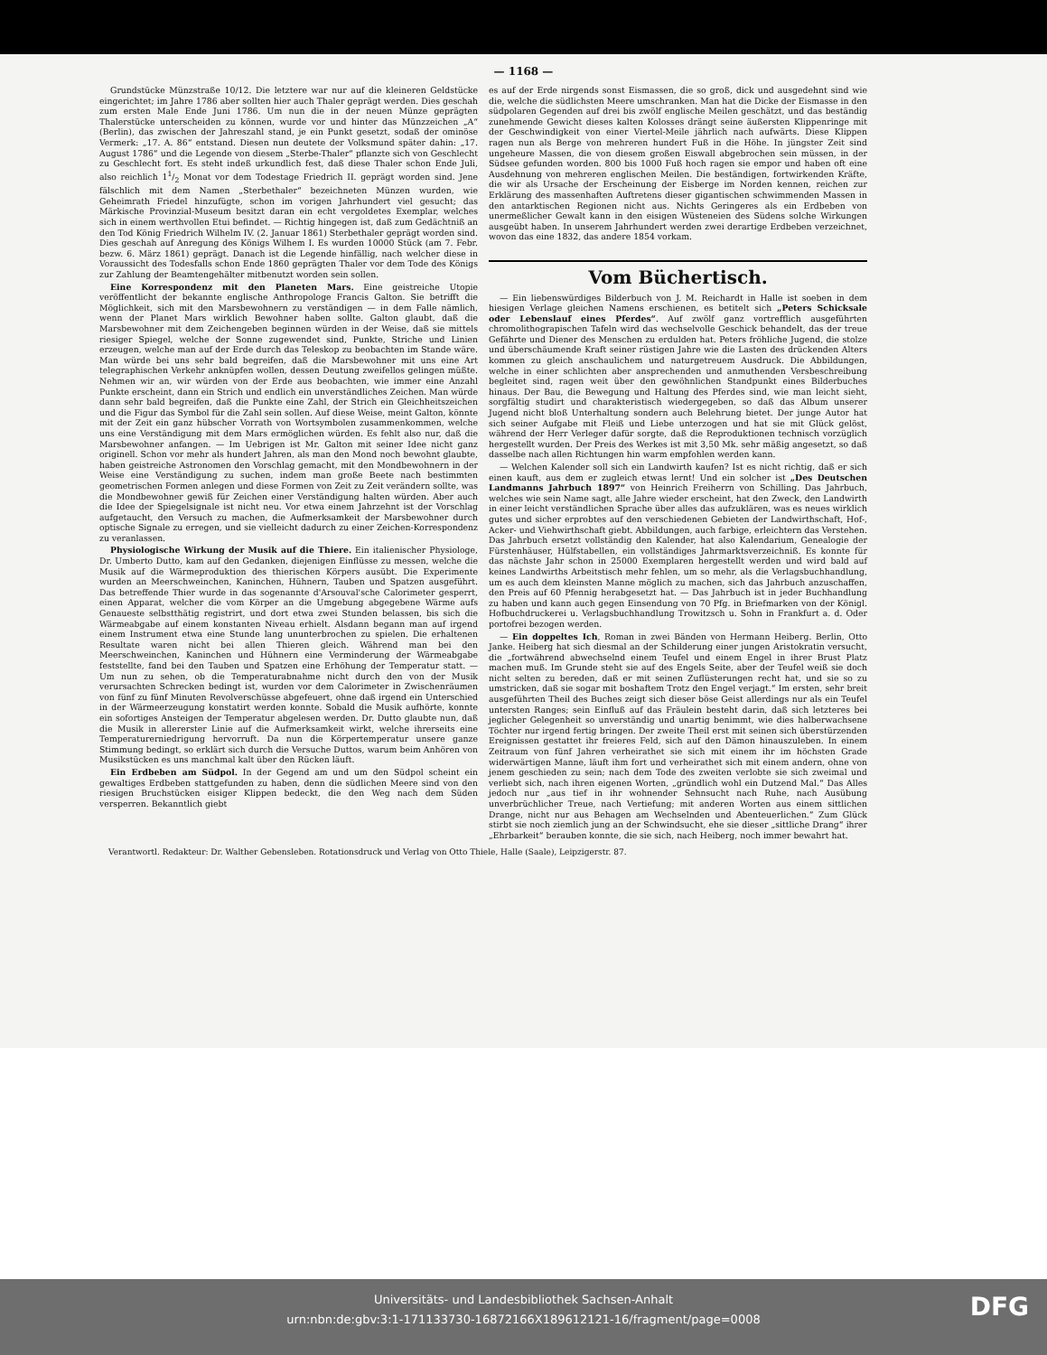— 1168 —
Grundstücke Münzstraße 10/12. Die letztere war nur auf die kleineren Geldstücke eingerichtet; im Jahre 1786 aber sollten hier auch Thaler geprägt werden. Dies geschah zum ersten Male Ende Juni 1786. Um nun die in der neuen Münze geprägten Thalerstücke unterscheiden zu können, wurde vor und hinter das Münzzeichen „A“ (Berlin), das zwischen der Jahreszahl stand, je ein Punkt gesetzt, sodaß der ominöse Vermerk: „17. A. 86“ entstand. Diesen nun deutete der Volksmund später dahin: „17. August 1786“ und die Legende von diesem „Sterbe-Thaler“ pflanzte sich von Geschlecht zu Geschlecht fort. Es steht indeß urkundlich fest, daß diese Thaler schon Ende Juli, also reichlich 11/2 Monat vor dem Todestage Friedrich II. geprägt worden sind. Jene fälschlich mit dem Namen „Sterbethaler“ bezeichneten Münzen wurden, wie Geheimrath Friedel hinzufügte, schon im vorigen Jahrhundert viel gesucht; das Märkische Provinzial-Museum besitzt daran ein echt vergoldetes Exemplar, welches sich in einem werthvollen Etui befindet. — Richtig hingegen ist, daß zum Gedächtniß an den Tod König Friedrich Wilhelm IV. (2. Januar 1861) Sterbethaler geprägt worden sind. Dies geschah auf Anregung des Königs Wilhem I. Es wurden 10000 Stück (am 7. Febr. bezw. 6. März 1861) geprägt. Danach ist die Legende hinfällig, nach welcher diese in Voraussicht des Todesfalls schon Ende 1860 geprägten Thaler vor dem Tode des Königs zur Zahlung der Beamtengehälter mitbenutzt worden sein sollen.
Eine Korrespondenz mit den Planeten Mars. Eine geistreiche Utopie veröffentlicht der bekannte englische Anthropologe Francis Galton. Sie betrifft die Möglichkeit, sich mit den Marsbewohnern zu verständigen — in dem Falle nämlich, wenn der Planet Mars wirklich Bewohner haben sollte. Galton glaubt, daß die Marsbewohner mit dem Zeichengeben beginnen würden in der Weise, daß sie mittels riesiger Spiegel, welche der Sonne zugewendet sind, Punkte, Striche und Linien erzeugen, welche man auf der Erde durch das Teleskop zu beobachten im Stande wäre. Man würde bei uns sehr bald begreifen, daß die Marsbewohner mit uns eine Art telegraphischen Verkehr anknüpfen wollen, dessen Deutung zweifellos gelingen müßte. Nehmen wir an, wir würden von der Erde aus beobachten, wie immer eine Anzahl Punkte erscheint, dann ein Strich und endlich ein unverständliches Zeichen. Man würde dann sehr bald begreifen, daß die Punkte eine Zahl, der Strich ein Gleichheitszeichen und die Figur das Symbol für die Zahl sein sollen. Auf diese Weise, meint Galton, könnte mit der Zeit ein ganz hübscher Vorrath von Wortsymbolen zusammenkommen, welche uns eine Verständigung mit dem Mars ermöglichen würden. Es fehlt also nur, daß die Marsbewohner anfangen. — Im Uebrigen ist Mr. Galton mit seiner Idee nicht ganz originell. Schon vor mehr als hundert Jahren, als man den Mond noch bewohnt glaubte, haben geistreiche Astronomen den Vorschlag gemacht, mit den Mondbewohnern in der Weise eine Verständigung zu suchen, indem man große Beete nach bestimmten geometrischen Formen anlegen und diese Formen von Zeit zu Zeit verändern sollte, was die Mondbewohner gewiß für Zeichen einer Verständigung halten würden. Aber auch die Idee der Spiegelsignale ist nicht neu. Vor etwa einem Jahrzehnt ist der Vorschlag aufgetaucht, den Versuch zu machen, die Aufmerksamkeit der Marsbewohner durch optische Signale zu erregen, und sie vielleicht dadurch zu einer Zeichen-Korrespondenz zu veranlassen.
Physiologische Wirkung der Musik auf die Thiere. Ein italienischer Physiologe, Dr. Umberto Dutto, kam auf den Gedanken, diejenigen Einflüsse zu messen, welche die Musik auf die Wärmeproduktion des thierischen Körpers ausübt. Die Experimente wurden an Meerschweinchen, Kaninchen, Hühnern, Tauben und Spatzen ausgeführt. Das betreffende Thier wurde in das sogenannte d'Arsouval'sche Calorimeter gesperrt, einen Apparat, welcher die vom Körper an die Umgebung abgegebene Wärme aufs Genaueste selbstthätig registrirt, und dort etwa zwei Stunden belassen, bis sich die Wärmeabgabe auf einem konstanten Niveau erhielt. Alsdann begann man auf irgend einem Instrument etwa eine Stunde lang ununterbrochen zu spielen. Die erhaltenen Resultate waren nicht bei allen Thieren gleich. Während man bei den Meerschweinchen, Kaninchen und Hühnern eine Verminderung der Wärmeabgabe feststellte, fand bei den Tauben und Spatzen eine Erhöhung der Temperatur statt. — Um nun zu sehen, ob die Temperaturabnahme nicht durch den von der Musik verursachten Schrecken bedingt ist, wurden vor dem Calorimeter in Zwischenräumen von fünf zu fünf Minuten Revolverschüsse abgefeuert, ohne daß irgend ein Unterschied in der Wärmeerzeugung konstatirt werden konnte. Sobald die Musik aufhörte, konnte ein sofortiges Ansteigen der Temperatur abgelesen werden. Dr. Dutto glaubte nun, daß die Musik in allererster Linie auf die Aufmerksamkeit wirkt, welche ihrerseits eine Temperaturerniedrigung hervorruft. Da nun die Körpertemperatur unsere ganze Stimmung bedingt, so erklärt sich durch die Versuche Duttos, warum beim Anhören von Musikstücken es uns manchmal kalt über den Rücken läuft.
Ein Erdbeben am Südpol. In der Gegend am und um den Südpol scheint ein gewaltiges Erdbeben stattgefunden zu haben, denn die südlichen Meere sind von den riesigen Bruchstücken eisiger Klippen bedeckt, die den Weg nach dem Süden versperren. Bekanntlich giebt
es auf der Erde nirgends sonst Eismassen, die so groß, dick und ausgedehnt sind wie die, welche die südlichsten Meere umschranken. Man hat die Dicke der Eismasse in den südpolaren Gegenden auf drei bis zwölf englische Meilen geschätzt, und das beständig zunehmende Gewicht dieses kalten Kolosses drängt seine äußersten Klippenringe mit der Geschwindigkeit von einer Viertel-Meile jährlich nach aufwärts. Diese Klippen ragen nun als Berge von mehreren hundert Fuß in die Höhe. In jüngster Zeit sind ungeheure Massen, die von diesem großen Eiswall abgebrochen sein müssen, in der Südsee gefunden worden. 800 bis 1000 Fuß hoch ragen sie empor und haben oft eine Ausdehnung von mehreren englischen Meilen. Die beständigen, fortwirkenden Kräfte, die wir als Ursache der Erscheinung der Eisberge im Norden kennen, reichen zur Erklärung des massenhaften Auftretens dieser gigantischen schwimmenden Massen in den antarktischen Regionen nicht aus. Nichts Geringeres als ein Erdbeben von unermeßlicher Gewalt kann in den eisigen Wüsteneien des Südens solche Wirkungen ausgeübt haben. In unserem Jahrhundert werden zwei derartige Erdbeben verzeichnet, wovon das eine 1832, das andere 1854 vorkam.
Vom Büchertisch.
— Ein liebenswürdiges Bilderbuch von J. M. Reichardt in Halle ist soeben in dem hiesigen Verlage gleichen Namens erschienen, es betitelt sich „Peters Schicksale oder Lebenslauf eines Pferdes“. Auf zwölf ganz vortrefflich ausgeführten chromolithograpischen Tafeln wird das wechselvolle Geschick behandelt, das der treue Gefährte und Diener des Menschen zu erdulden hat. Peters fröhliche Jugend, die stolze und überschäumende Kraft seiner rüstigen Jahre wie die Lasten des drückenden Alters kommen zu gleich anschaulichem und naturgetreuem Ausdruck. Die Abbildungen, welche in einer schlichten aber ansprechenden und anmuthenden Versbeschreibung begleitet sind, ragen weit über den gewöhnlichen Standpunkt eines Bilderbuches hinaus. Der Bau, die Bewegung und Haltung des Pferdes sind, wie man leicht sieht, sorgfältig studirt und charakteristisch wiedergegeben, so daß das Album unserer Jugend nicht bloß Unterhaltung sondern auch Belehrung bietet. Der junge Autor hat sich seiner Aufgabe mit Fleiß und Liebe unterzogen und hat sie mit Glück gelöst, während der Herr Verleger dafür sorgte, daß die Reproduktionen technisch vorzüglich hergestellt wurden. Der Preis des Werkes ist mit 3,50 Mk. sehr mäßig angesetzt, so daß dasselbe nach allen Richtungen hin warm empfohlen werden kann.
— Welchen Kalender soll sich ein Landwirth kaufen? Ist es nicht richtig, daß er sich einen kauft, aus dem er zugleich etwas lernt! Und ein solcher ist „Des Deutschen Landmanns Jahrbuch 1897“ von Heinrich Freiherrn von Schilling. Das Jahrbuch, welches wie sein Name sagt, alle Jahre wieder erscheint, hat den Zweck, den Landwirth in einer leicht verständlichen Sprache über alles das aufzuklären, was es neues wirklich gutes und sicher erprobtes auf den verschiedenen Gebieten der Landwirthschaft, Hof-, Acker- und Viehwirthschaft giebt. Abbildungen, auch farbige, erleichtern das Verstehen. Das Jahrbuch ersetzt vollständig den Kalender, hat also Kalendarium, Genealogie der Fürstenhäuser, Hülfstabellen, ein vollständiges Jahrmarktsverzeichniß. Es konnte für das nächste Jahr schon in 25000 Exemplaren hergestellt werden und wird bald auf keines Landwirths Arbeitstisch mehr fehlen, um so mehr, als die Verlagsbuchhandlung, um es auch dem kleinsten Manne möglich zu machen, sich das Jahrbuch anzuschaffen, den Preis auf 60 Pfennig herabgesetzt hat. — Das Jahrbuch ist in jeder Buchhandlung zu haben und kann auch gegen Einsendung von 70 Pfg. in Briefmarken von der Königl. Hofbuchdruckerei u. Verlagsbuchhandlung Trowitzsch u. Sohn in Frankfurt a. d. Oder portofrei bezogen werden.
— Ein doppeltes Ich, Roman in zwei Bänden von Hermann Heiberg. Berlin, Otto Janke. Heiberg hat sich diesmal an der Schilderung einer jungen Aristokratin versucht, die „fortwährend abwechselnd einem Teufel und einem Engel in ihrer Brust Platz machen muß. Im Grunde steht sie auf des Engels Seite, aber der Teufel weiß sie doch nicht selten zu bereden, daß er mit seinen Zuflüsterungen recht hat, und sie so zu umstricken, daß sie sogar mit boshaftem Trotz den Engel verjagt.“ Im ersten, sehr breit ausgeführten Theil des Buches zeigt sich dieser böse Geist allerdings nur als ein Teufel untersten Ranges; sein Einfluß auf das Fräulein besteht darin, daß sich letzteres bei jeglicher Gelegenheit so unverständig und unartig benimmt, wie dies halberwachsene Töchter nur irgend fertig bringen. Der zweite Theil erst mit seinen sich überstürzenden Ereignissen gestattet ihr freieres Feld, sich auf den Dämon hinauszuleben. In einem Zeitraum von fünf Jahren verheirathet sie sich mit einem ihr im höchsten Grade widerwärtigen Manne, läuft ihm fort und verheirathet sich mit einem andern, ohne von jenem geschieden zu sein; nach dem Tode des zweiten verlobte sie sich zweimal und verliebt sich, nach ihren eigenen Worten, „gründlich wohl ein Dutzend Mal.“ Das Alles jedoch nur „aus tief in ihr wohnender Sehnsucht nach Ruhe, nach Ausübung unverbrüchlicher Treue, nach Vertiefung; mit anderen Worten aus einem sittlichen Drange, nicht nur aus Behagen am Wechselnden und Abenteuerlichen.“ Zum Glück stirbt sie noch ziemlich jung an der Schwindsucht, ehe sie dieser „sittliche Drang“ ihrer „Ehrbarkeit“ berauben konnte, die sie sich, nach Heiberg, noch immer bewahrt hat.
Verantwortl. Redakteur: Dr. Walther Gebensleben. Rotationsdruck und Verlag von Otto Thiele, Halle (Saale), Leipzigerstr. 87.
Universitäts- und Landesbibliothek Sachsen-Anhalt
urn:nbn:de:gbv:3:1-171133730-16872166X189612121-16/fragment/page=0008
DFG